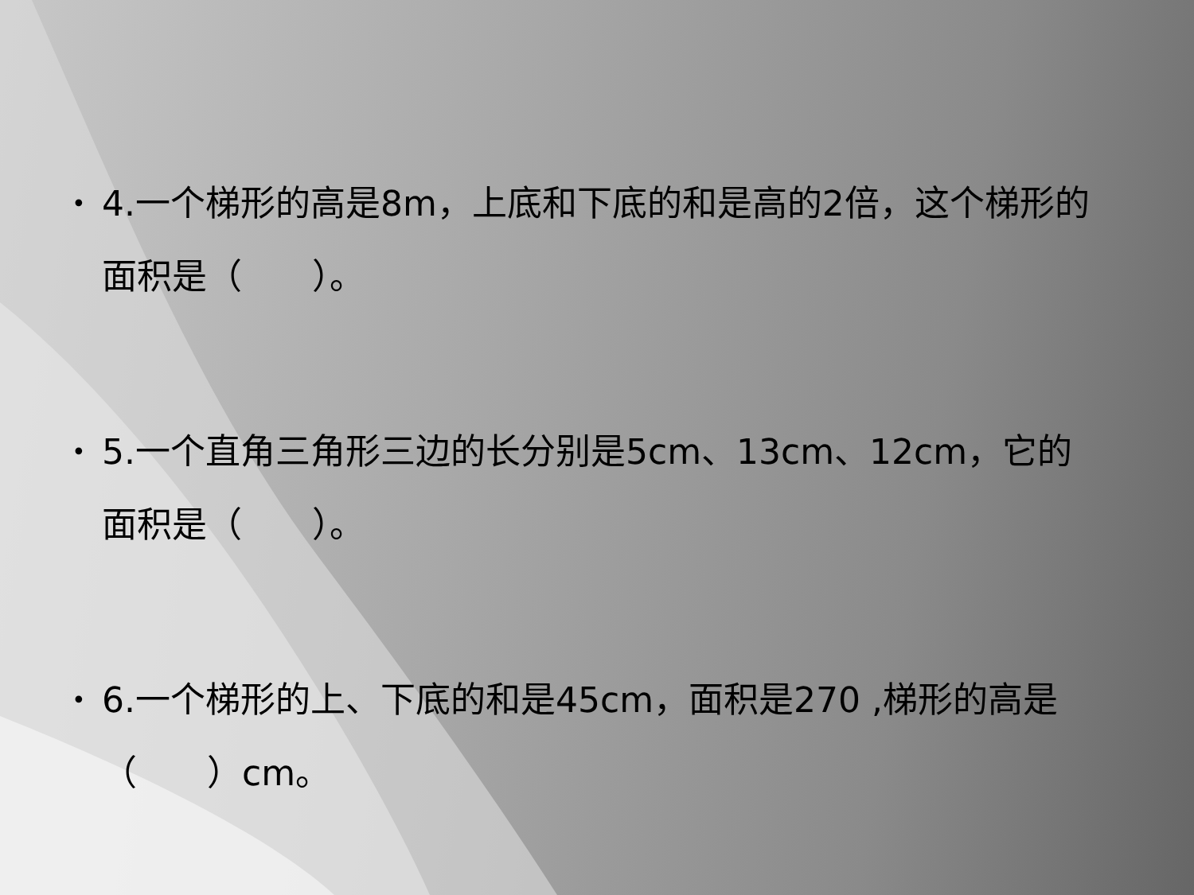• 4.一个梯形的高是8m，上底和下底的和是高的2倍，这个梯形的面积是（　　）。
• 5.一个直角三角形三边的长分别是5cm、13cm、12cm，它的面积是（　　）。
• 6.一个梯形的上、下底的和是45cm，面积是270 ,梯形的高是（　　）cm。